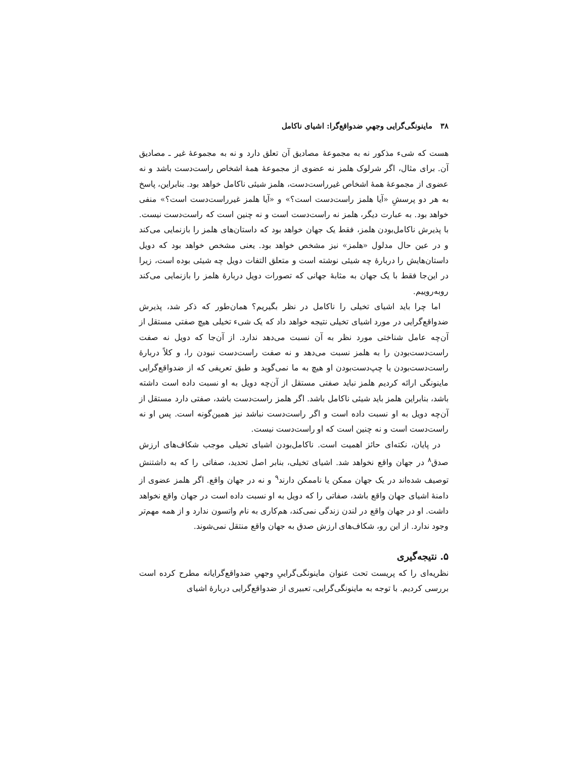۳۸ ماینونگی‌گرایی وجهیِ ضدواقع‌گرا: اشیای ناکامل
هست که شیء مذکور نه به مجموعهٔ مصادیق آن تعلق دارد و نه به مجموعهٔ غیر ـ مصادیق آن. برای مثال، اگر شرلوک هلمز نه عضوی از مجموعهٔ همهٔ اشخاص راست‌دست باشد و نه عضوی از مجموعهٔ همهٔ اشخاص غیرراست‌دست، هلمز شیئی ناکامل خواهد بود. بنابراین، پاسخ به هر دو پرسشِ «آیا هلمز راست‌دست است؟» و «آیا هلمز غیرراست‌دست است؟» منفی خواهد بود. به عبارت دیگر، هلمز نه راست‌دست است و نه چنین است که راست‌دست نیست. با پذیرش ناکامل‌بودن هلمز، فقط یک جهان خواهد بود که داستان‌های هلمز را بازنمایی می‌کند و در عین حال مدلول «هلمز» نیز مشخص خواهد بود. یعنی مشخص خواهد بود که دویل داستان‌هایش را دربارهٔ چه شیئی نوشته است و متعلق التفات دویل چه شیئی بوده است، زیرا در این‌جا فقط با یک جهان به مثابهٔ جهانی که تصورات دویل دربارهٔ هلمز را بازنمایی می‌کند روبه‌روییم.
اما چرا باید اشیای تخیلی را ناکامل در نظر بگیریم؟ همان‌طور که ذکر شد، پذیرش ضدواقع‌گرایی در مورد اشیای تخیلی نتیجه خواهد داد که یک شیء تخیلی هیچ صفتی مستقل از آن‌چه عامل شناختی مورد نظر به آن نسبت می‌دهد ندارد. از آن‌جا که دویل نه صفت راست‌دست‌بودن را به هلمز نسبت می‌دهد و نه صفت راست‌دست نبودن را، و کلاً دربارهٔ راست‌دست‌بودن یا چپ‌دست‌بودن او هیچ به ما نمی‌گوید و طبق تعریفی که از ضدواقع‌گرایی ماینونگی ارائه کردیم هلمز نباید صفتی مستقل از آن‌چه دویل به او نسبت داده است داشته باشد، بنابراین هلمز باید شیئی ناکامل باشد. اگر هلمز راست‌دست باشد، صفتی دارد مستقل از آن‌چه دویل به او نسبت داده است و اگر راست‌دست نباشد نیز همین‌گونه است. پس او نه راست‌دست است و نه چنین است که او راست‌دست نیست.
در پایان، نکته‌ای حائز اهمیت است. ناکامل‌بودن اشیای تخیلی موجب شکاف‌های ارزش صدق<sup>۸</sup> در جهان واقع نخواهد شد. اشیای تخیلی، بنابر اصل تحدید، صفاتی را که به داشتنش توصیف شده‌اند در یک جهان ممکن یا ناممکن دارند<sup>۹</sup> و نه در جهان واقع. اگر هلمز عضوی از دامنهٔ اشیای جهان واقع باشد، صفاتی را که دویل به او نسبت داده است در جهان واقع نخواهد داشت. او در جهان واقع در لندن زندگی نمی‌کند، هم‌کاری به نام واتسون ندارد و از همه مهم‌تر وجود ندارد. از این رو، شکاف‌های ارزش صدق به جهان واقع منتقل نمی‌شوند.
۵. نتیجه‌گیری
نظریه‌ای را که پریست تحت عنوان ماینونگی‌گراییِ وجهیِ ضدواقع‌گرایانه مطرح کرده است بررسی کردیم. با توجه به ماینونگی‌گرایی، تعبیری از ضدواقع‌گرایی دربارهٔ اشیای